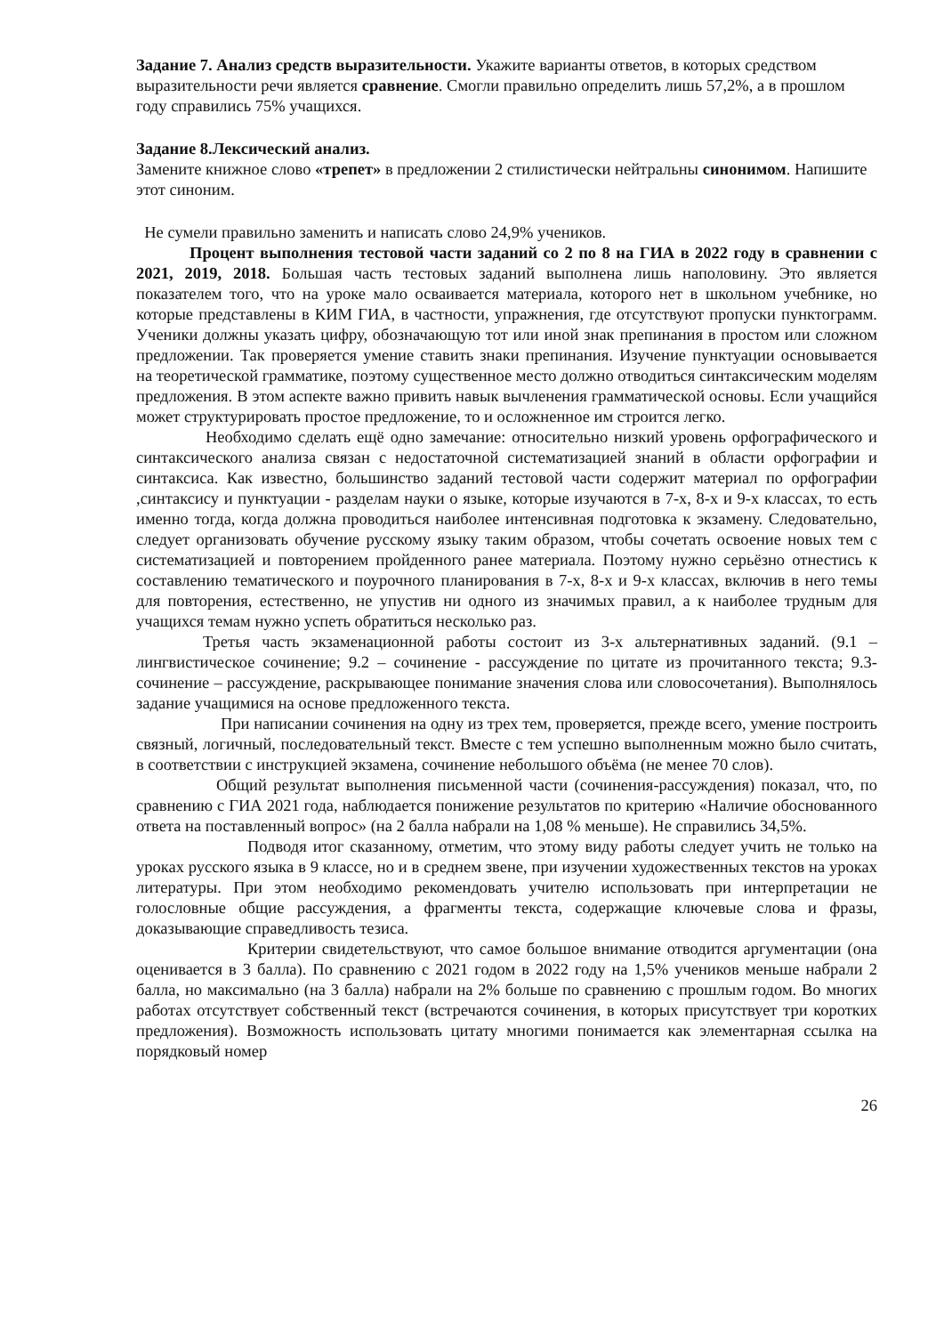Задание 7. Анализ средств выразительности. Укажите варианты ответов, в которых средством выразительности речи является сравнение. Смогли правильно определить лишь 57,2%, а в прошлом году справились 75% учащихся.
Задание 8.Лексический анализ.
Замените книжное слово «трепет» в предложении 2 стилистически нейтральны синонимом. Напишите этот синоним.
Не сумели правильно заменить и написать слово 24,9% учеников.
Процент выполнения тестовой части заданий со 2 по 8 на ГИА в 2022 году в сравнении с 2021, 2019, 2018. Большая часть тестовых заданий выполнена лишь наполовину. Это является показателем того, что на уроке мало осваивается материала, которого нет в школьном учебнике, но которые представлены в КИМ ГИА, в частности, упражнения, где отсутствуют пропуски пунктограмм. Ученики должны указать цифру, обозначающую тот или иной знак препинания в простом или сложном предложении. Так проверяется умение ставить знаки препинания. Изучение пунктуации основывается на теоретической грамматике, поэтому существенное место должно отводиться синтаксическим моделям предложения. В этом аспекте важно привить навык вычленения грамматической основы. Если учащийся может структурировать простое предложение, то и осложненное им строится легко.
Необходимо сделать ещё одно замечание: относительно низкий уровень орфографического и синтаксического анализа связан с недостаточной систематизацией знаний в области орфографии и синтаксиса. Как известно, большинство заданий тестовой части содержит материал по орфографии ,синтаксису и пунктуации - разделам науки о языке, которые изучаются в 7-х, 8-х и 9-х классах, то есть именно тогда, когда должна проводиться наиболее интенсивная подготовка к экзамену. Следовательно, следует организовать обучение русскому языку таким образом, чтобы сочетать освоение новых тем с систематизацией и повторением пройденного ранее материала. Поэтому нужно серьёзно отнестись к составлению тематического и поурочного планирования в 7-х, 8-х и 9-х классах, включив в него темы для повторения, естественно, не упустив ни одного из значимых правил, а к наиболее трудным для учащихся темам нужно успеть обратиться несколько раз.
Третья часть экзаменационной работы состоит из 3-х альтернативных заданий. (9.1 – лингвистическое сочинение; 9.2 – сочинение - рассуждение по цитате из прочитанного текста; 9.3-сочинение – рассуждение, раскрывающее понимание значения слова или словосочетания). Выполнялось задание учащимися на основе предложенного текста.
При написании сочинения на одну из трех тем, проверяется, прежде всего, умение построить связный, логичный, последовательный текст. Вместе с тем успешно выполненным можно было считать, в соответствии с инструкцией экзамена, сочинение небольшого объёма (не менее 70 слов).
Общий результат выполнения письменной части (сочинения-рассуждения) показал, что, по сравнению с ГИА 2021 года, наблюдается понижение результатов по критерию «Наличие обоснованного ответа на поставленный вопрос» (на 2 балла набрали на 1,08 % меньше). Не справились 34,5%.
Подводя итог сказанному, отметим, что этому виду работы следует учить не только на уроках русского языка в 9 классе, но и в среднем звене, при изучении художественных текстов на уроках литературы. При этом необходимо рекомендовать учителю использовать при интерпретации не голословные общие рассуждения, а фрагменты текста, содержащие ключевые слова и фразы, доказывающие справедливость тезиса.
Критерии свидетельствуют, что самое большое внимание отводится аргументации (она оценивается в 3 балла). По сравнению с 2021 годом в 2022 году на 1,5% учеников меньше набрали 2 балла, но максимально (на 3 балла) набрали на 2% больше по сравнению с прошлым годом. Во многих работах отсутствует собственный текст (встречаются сочинения, в которых присутствует три коротких предложения). Возможность использовать цитату многими понимается как элементарная ссылка на порядковый номер
26